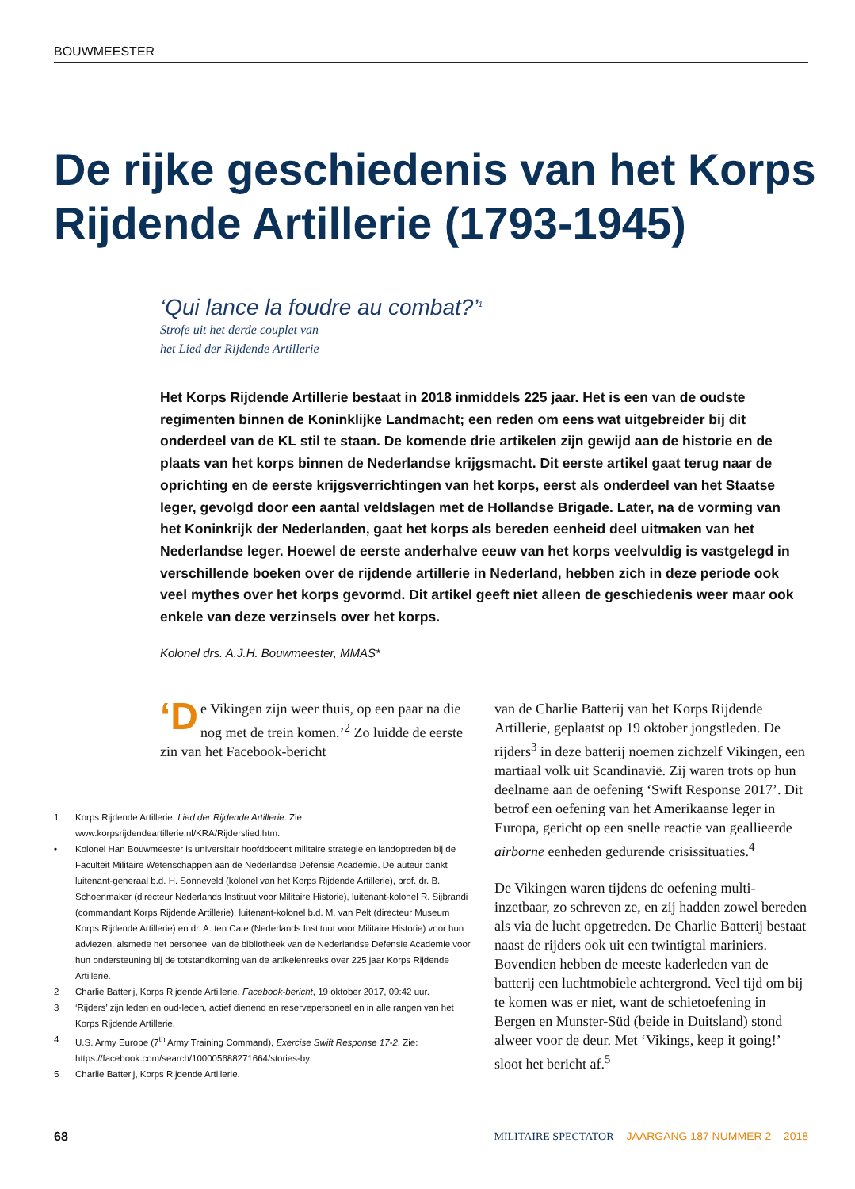BOUWMEESTER
De rijke geschiedenis van het Korps Rijdende Artillerie (1793-1945)
‘Qui lance la foudre au combat?’<sup>1</sup>
Strofe uit het derde couplet van
het Lied der Rijdende Artillerie
Het Korps Rijdende Artillerie bestaat in 2018 inmiddels 225 jaar. Het is een van de oudste regimenten binnen de Koninklijke Landmacht; een reden om eens wat uitgebreider bij dit onderdeel van de KL stil te staan. De komende drie artikelen zijn gewijd aan de historie en de plaats van het korps binnen de Nederlandse krijgsmacht. Dit eerste artikel gaat terug naar de oprichting en de eerste krijgsverrichtingen van het korps, eerst als onderdeel van het Staatse leger, gevolgd door een aantal veldslagen met de Hollandse Brigade. Later, na de vorming van het Koninkrijk der Nederlanden, gaat het korps als bereden eenheid deel uitmaken van het Nederlandse leger. Hoewel de eerste anderhalve eeuw van het korps veelvuldig is vastgelegd in verschillende boeken over de rijdende artillerie in Nederland, hebben zich in deze periode ook veel mythes over het korps gevormd. Dit artikel geeft niet alleen de geschiedenis weer maar ook enkele van deze verzinsels over het korps.
Kolonel drs. A.J.H. Bouwmeester, MMAS*
‘D e Vikingen zijn weer thuis, op een paar na die nog met de trein komen.’<sup>2</sup> Zo luidde de eerste zin van het Facebook-bericht
van de Charlie Batterij van het Korps Rijdende Artillerie, geplaatst op 19 oktober jongstleden. De rijders<sup>3</sup> in deze batterij noemen zichzelf Vikingen, een martiaal volk uit Scandinavië. Zij waren trots op hun deelname aan de oefening ‘Swift Response 2017’. Dit betrof een oefening van het Amerikaanse leger in Europa, gericht op een snelle reactie van geallieerde airborne eenheden gedurende crisissituaties.<sup>4</sup>
De Vikingen waren tijdens de oefening multi-inzetbaar, zo schreven ze, en zij hadden zowel bereden als via de lucht opgetreden. De Charlie Batterij bestaat naast de rijders ook uit een twintigtal mariniers. Bovendien hebben de meeste kaderleden van de batterij een luchtmobiele achtergrond. Veel tijd om bij te komen was er niet, want de schietoefening in Bergen en Munster-Süd (beide in Duitsland) stond alweer voor de deur. Met ‘Vikings, keep it going!’ sloot het bericht af.<sup>5</sup>
1 Korps Rijdende Artillerie, Lied der Rijdende Artillerie. Zie: www.korpsrijdendeartillerie.nl/KRA/Rijderslied.htm.
• Kolonel Han Bouwmeester is universitair hoofddocent militaire strategie en landoptreden bij de Faculteit Militaire Wetenschappen aan de Nederlandse Defensie Academie. De auteur dankt luitenant-generaal b.d. H. Sonneveld (kolonel van het Korps Rijdende Artillerie), prof. dr. B. Schoenmaker (directeur Nederlands Instituut voor Militaire Historie), luitenant-kolonel R. Sijbrandi (commandant Korps Rijdende Artillerie), luitenant-kolonel b.d. M. van Pelt (directeur Museum Korps Rijdende Artillerie) en dr. A. ten Cate (Nederlands Instituut voor Militaire Historie) voor hun adviezen, alsmede het personeel van de bibliotheek van de Nederlandse Defensie Academie voor hun ondersteuning bij de totstandkoming van de artikelenreeks over 225 jaar Korps Rijdende Artillerie.
2 Charlie Batterij, Korps Rijdende Artillerie, Facebook-bericht, 19 oktober 2017, 09:42 uur.
3 ‘Rijders’ zijn leden en oud-leden, actief dienend en reservepersoneel en in alle rangen van het Korps Rijdende Artillerie.
4 U.S. Army Europe (7<sup>th</sup> Army Training Command), Exercise Swift Response 17-2. Zie: https://facebook.com/search/100005688271664/stories-by.
5 Charlie Batterij, Korps Rijdende Artillerie.
68 MILITAIRE SPECTATOR JAARGANG 187 NUMMER 2 – 2018